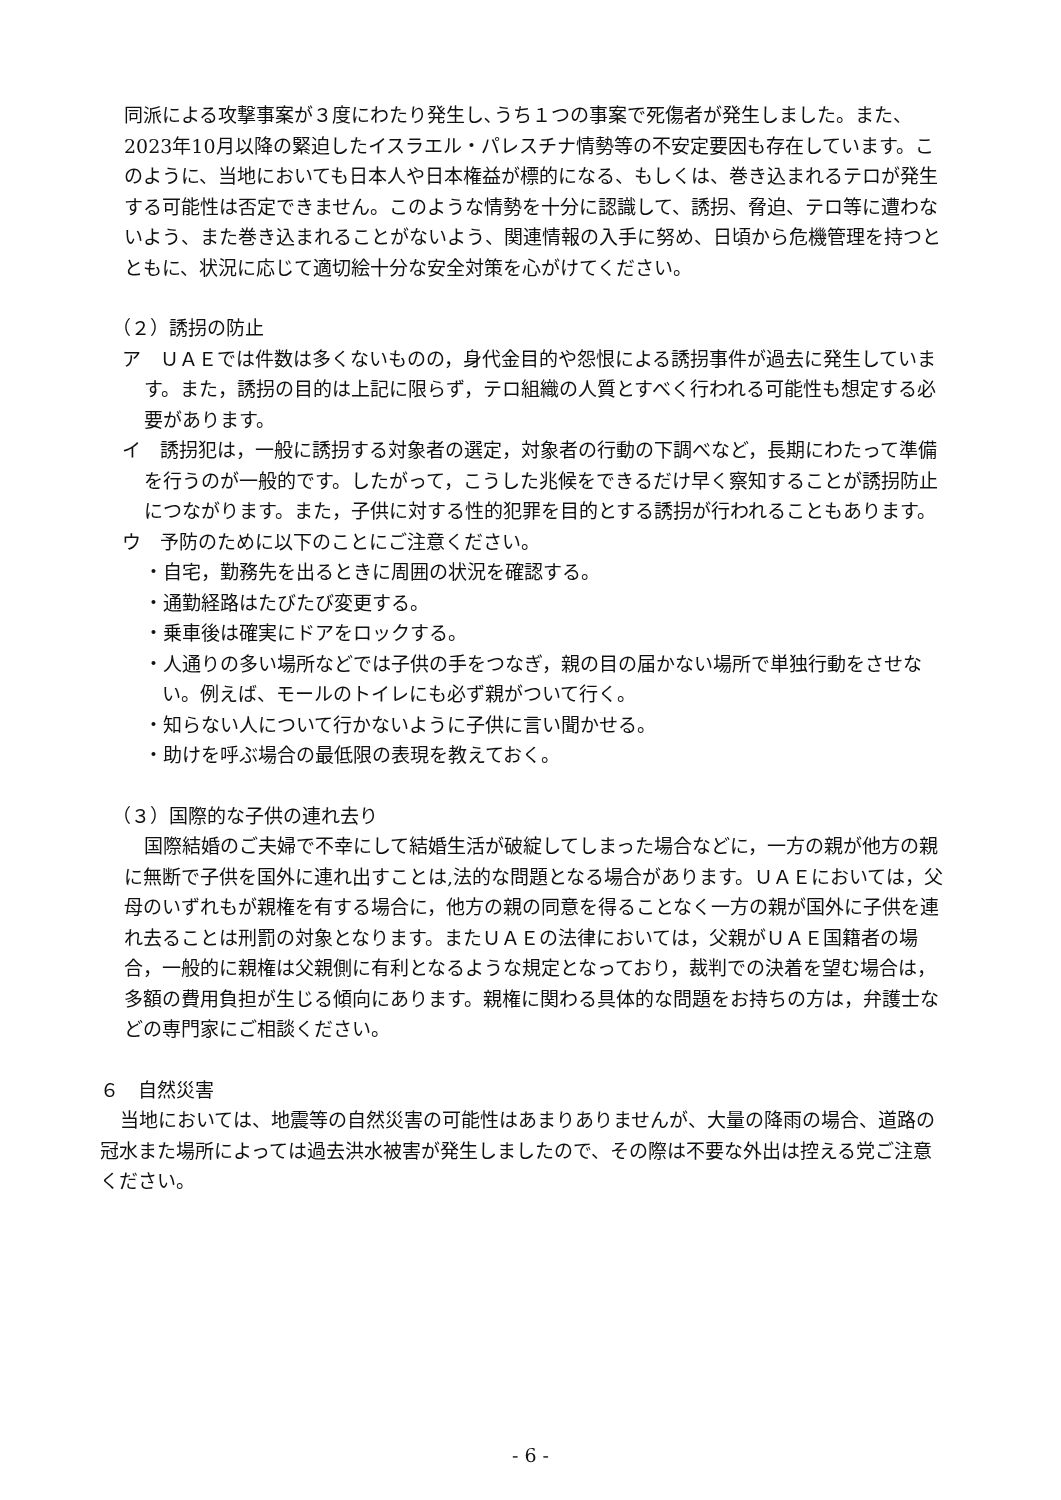同派による攻撃事案が３度にわたり発生し､うち１つの事案で死傷者が発生しました。また、2023年10月以降の緊迫したイスラエル・パレスチナ情勢等の不安定要因も存在しています。このように、当地においても日本人や日本権益が標的になる、もしくは、巻き込まれるテロが発生する可能性は否定できません。このような情勢を十分に認識して、誘拐、脅迫、テロ等に遭わないよう、また巻き込まれることがないよう、関連情報の入手に努め、日頃から危機管理を持つとともに、状況に応じて適切絵十分な安全対策を心がけてください。
（２）誘拐の防止
ア　ＵＡＥでは件数は多くないものの，身代金目的や怨恨による誘拐事件が過去に発生しています。また，誘拐の目的は上記に限らず，テロ組織の人質とすべく行われる可能性も想定する必要があります。
イ　誘拐犯は，一般に誘拐する対象者の選定，対象者の行動の下調べなど，長期にわたって準備を行うのが一般的です。したがって，こうした兆候をできるだけ早く察知することが誘拐防止につながります。また，子供に対する性的犯罪を目的とする誘拐が行われることもあります。
ウ　予防のために以下のことにご注意ください。
・自宅，勤務先を出るときに周囲の状況を確認する。
・通勤経路はたびたび変更する。
・乗車後は確実にドアをロックする。
・人通りの多い場所などでは子供の手をつなぎ，親の目の届かない場所で単独行動をさせない。例えば、モールのトイレにも必ず親がついて行く。
・知らない人について行かないように子供に言い聞かせる。
・助けを呼ぶ場合の最低限の表現を教えておく。
（３）国際的な子供の連れ去り
国際結婚のご夫婦で不幸にして結婚生活が破綻してしまった場合などに，一方の親が他方の親に無断で子供を国外に連れ出すことは,法的な問題となる場合があります。ＵＡＥにおいては，父母のいずれもが親権を有する場合に，他方の親の同意を得ることなく一方の親が国外に子供を連れ去ることは刑罰の対象となります。またＵＡＥの法律においては，父親がＵＡＥ国籍者の場合，一般的に親権は父親側に有利となるような規定となっており，裁判での決着を望む場合は，多額の費用負担が生じる傾向にあります。親権に関わる具体的な問題をお持ちの方は，弁護士などの専門家にご相談ください。
６　自然災害
当地においては、地震等の自然災害の可能性はあまりありませんが、大量の降雨の場合、道路の冠水また場所によっては過去洪水被害が発生しましたので、その際は不要な外出は控える党ご注意ください。
- 6 -